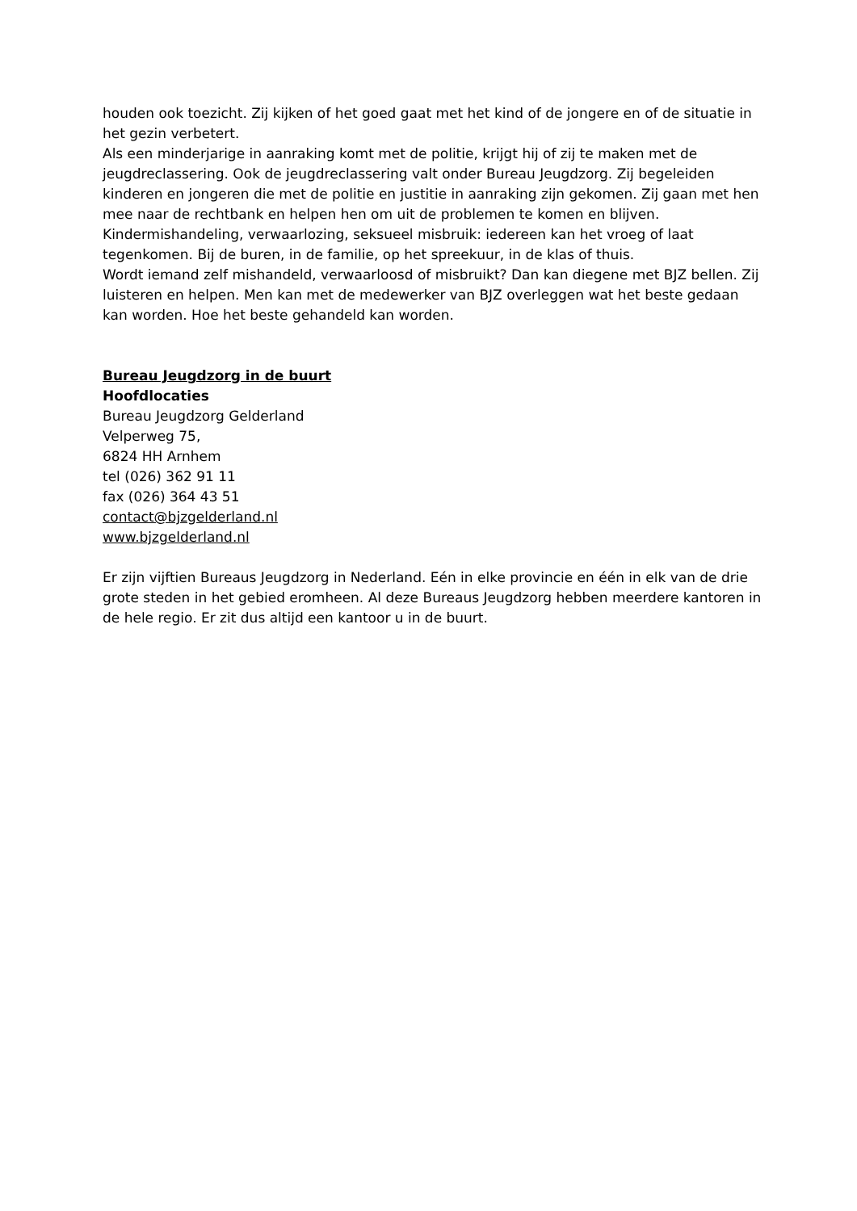houden ook toezicht. Zij kijken of het goed gaat met het kind of de jongere en of de situatie in het gezin verbetert.
Als een minderjarige in aanraking komt met de politie, krijgt hij of zij te maken met de jeugdreclassering. Ook de jeugdreclassering valt onder Bureau Jeugdzorg. Zij begeleiden kinderen en jongeren die met de politie en justitie in aanraking zijn gekomen. Zij gaan met hen mee naar de rechtbank en helpen hen om uit de problemen te komen en blijven.
Kindermishandeling, verwaarlozing, seksueel misbruik: iedereen kan het vroeg of laat tegenkomen. Bij de buren, in de familie, op het spreekuur, in de klas of thuis.
Wordt iemand zelf mishandeld, verwaarloosd of misbruikt? Dan kan diegene met BJZ bellen. Zij luisteren en helpen. Men kan met de medewerker van BJZ overleggen wat het beste gedaan kan worden. Hoe het beste gehandeld kan worden.
Bureau Jeugdzorg in de buurt
Hoofdlocaties
Bureau Jeugdzorg Gelderland
Velperweg 75,
6824 HH Arnhem
tel (026) 362 91 11
fax (026) 364 43 51
contact@bjzgelderland.nl
www.bjzgelderland.nl
Er zijn vijftien Bureaus Jeugdzorg in Nederland. Eén in elke provincie en één in elk van de drie grote steden in het gebied eromheen. Al deze Bureaus Jeugdzorg hebben meerdere kantoren in de hele regio. Er zit dus altijd een kantoor u in de buurt.